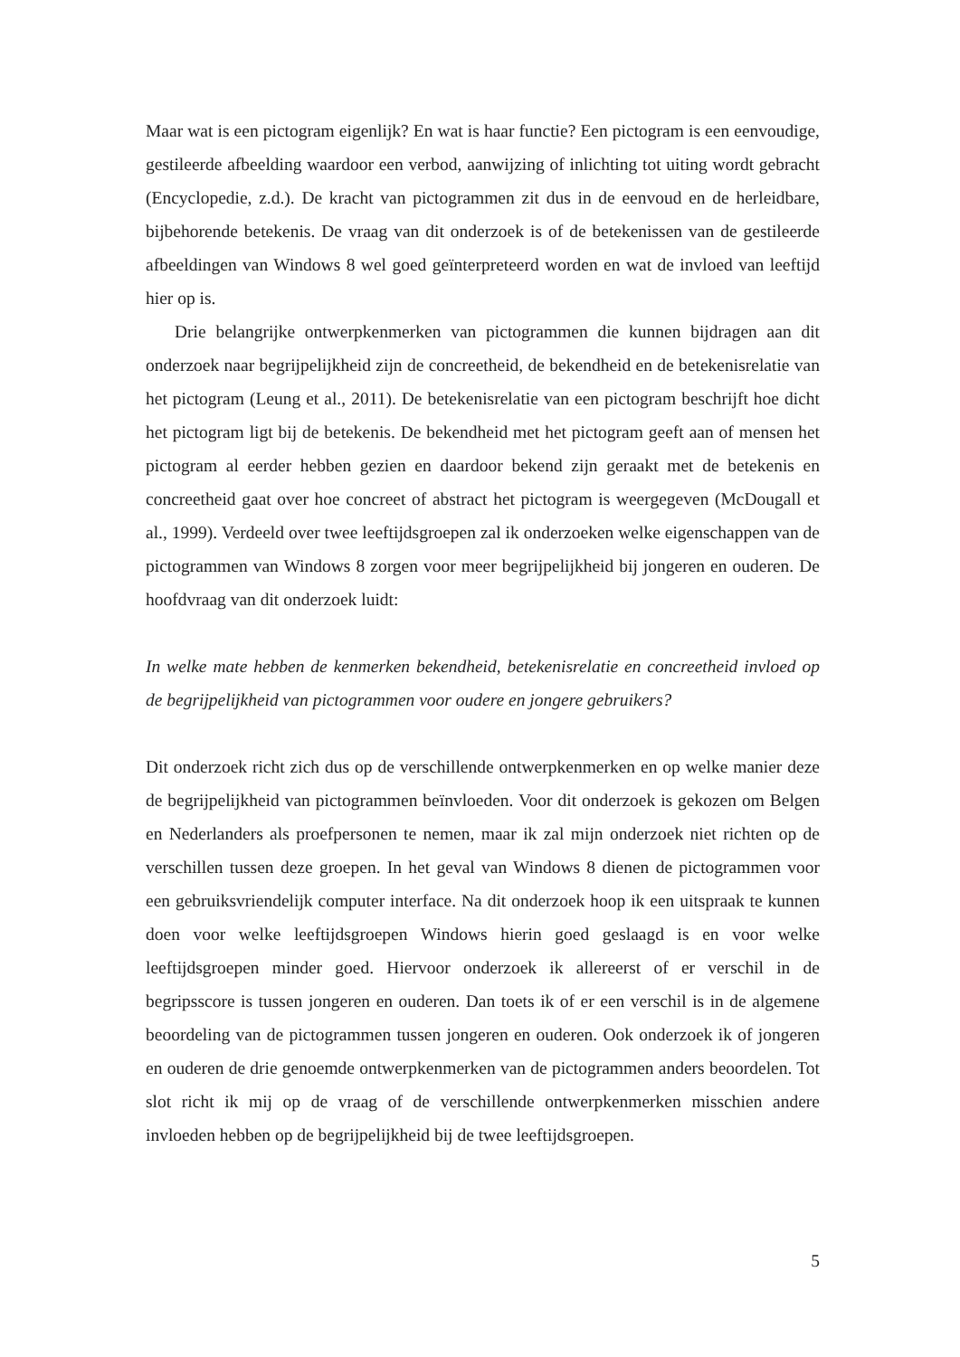Maar wat is een pictogram eigenlijk? En wat is haar functie? Een pictogram is een eenvoudige, gestileerde afbeelding waardoor een verbod, aanwijzing of inlichting tot uiting wordt gebracht (Encyclopedie, z.d.). De kracht van pictogrammen zit dus in de eenvoud en de herleidbare, bijbehorende betekenis. De vraag van dit onderzoek is of de betekenissen van de gestileerde afbeeldingen van Windows 8 wel goed geïnterpreteerd worden en wat de invloed van leeftijd hier op is.
Drie belangrijke ontwerpkenmerken van pictogrammen die kunnen bijdragen aan dit onderzoek naar begrijpelijkheid zijn de concreetheid, de bekendheid en de betekenisrelatie van het pictogram (Leung et al., 2011). De betekenisrelatie van een pictogram beschrijft hoe dicht het pictogram ligt bij de betekenis. De bekendheid met het pictogram geeft aan of mensen het pictogram al eerder hebben gezien en daardoor bekend zijn geraakt met de betekenis en concreetheid gaat over hoe concreet of abstract het pictogram is weergegeven (McDougall et al., 1999). Verdeeld over twee leeftijdsgroepen zal ik onderzoeken welke eigenschappen van de pictogrammen van Windows 8 zorgen voor meer begrijpelijkheid bij jongeren en ouderen. De hoofdvraag van dit onderzoek luidt:
In welke mate hebben de kenmerken bekendheid, betekenisrelatie en concreetheid invloed op de begrijpelijkheid van pictogrammen voor oudere en jongere gebruikers?
Dit onderzoek richt zich dus op de verschillende ontwerpkenmerken en op welke manier deze de begrijpelijkheid van pictogrammen beïnvloeden. Voor dit onderzoek is gekozen om Belgen en Nederlanders als proefpersonen te nemen, maar ik zal mijn onderzoek niet richten op de verschillen tussen deze groepen. In het geval van Windows 8 dienen de pictogrammen voor een gebruiksvriendelijk computer interface. Na dit onderzoek hoop ik een uitspraak te kunnen doen voor welke leeftijdsgroepen Windows hierin goed geslaagd is en voor welke leeftijdsgroepen minder goed. Hiervoor onderzoek ik allereerst of er verschil in de begripsscore is tussen jongeren en ouderen. Dan toets ik of er een verschil is in de algemene beoordeling van de pictogrammen tussen jongeren en ouderen. Ook onderzoek ik of jongeren en ouderen de drie genoemde ontwerpkenmerken van de pictogrammen anders beoordelen. Tot slot richt ik mij op de vraag of de verschillende ontwerpkenmerken misschien andere invloeden hebben op de begrijpelijkheid bij de twee leeftijdsgroepen.
5